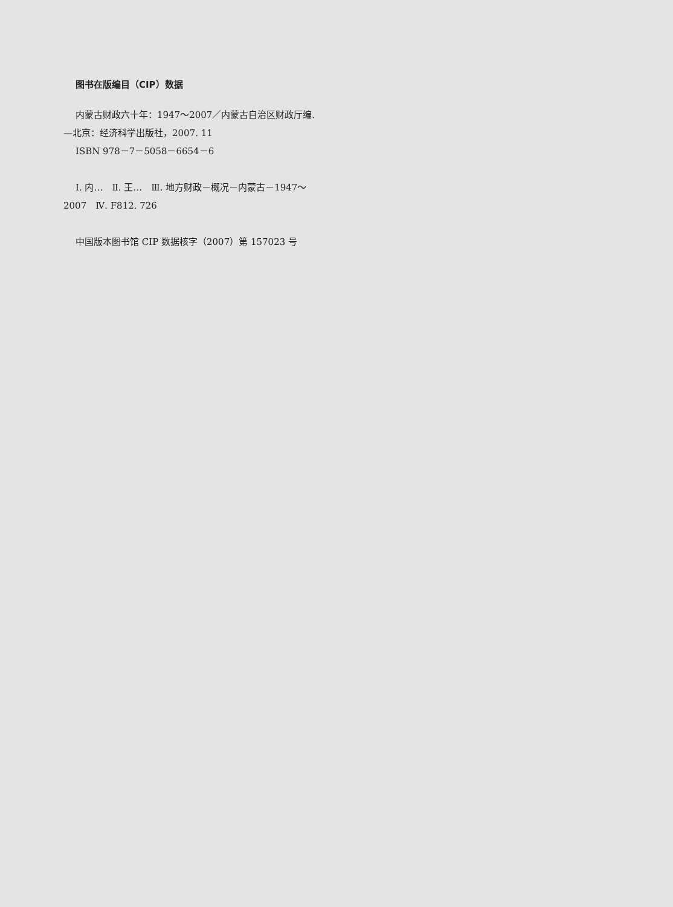图书在版编目（CIP）数据
内蒙古财政六十年：1947～2007／内蒙古自治区财政厅编.
—北京：经济科学出版社，2007. 11
ISBN 978－7－5058－6654－6
Ⅰ. 内…　Ⅱ. 王…　Ⅲ. 地方财政－概况－内蒙古－1947～
2007　Ⅳ. F812. 726
中国版本图书馆 CIP 数据核字（2007）第 157023 号